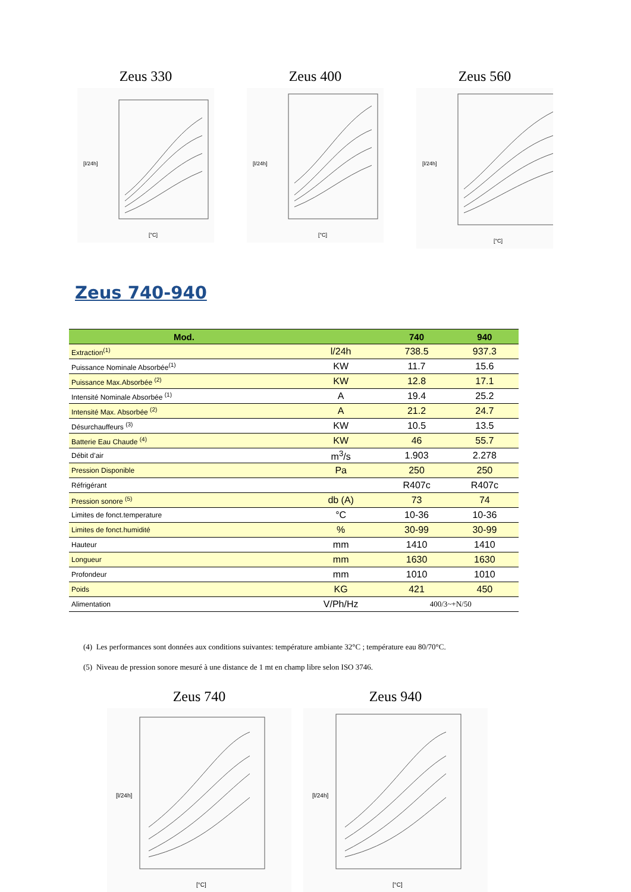Zeus 330
[l/24h]
[°C]
Zeus 400
[l/24h]
[°C]
Zeus 560
[l/24h]
[°C]
Zeus 740-940
| Mod. | | 740 | 940 |
| --- | --- | --- | --- |
| Extraction<sup>(1)</sup> | l/24h | 738.5 | 937.3 |
| Puissance Nominale Absorbée<sup>(1)</sup> | KW | 11.7 | 15.6 |
| Puissance Max.Absorbée <sup>(2)</sup> | KW | 12.8 | 17.1 |
| Intensité Nominale Absorbée <sup>(1)</sup> | A | 19.4 | 25.2 |
| Intensité Max. Absorbée <sup>(2)</sup> | A | 21.2 | 24.7 |
| Désurchauffeurs <sup>(3)</sup> | KW | 10.5 | 13.5 |
| Batterie Eau Chaude <sup>(4)</sup> | KW | 46 | 55.7 |
| Débit d’air | m<sup>3</sup>/s | 1.903 | 2.278 |
| Pression Disponible | Pa | 250 | 250 |
| Réfrigérant | | R407c | R407c |
| Pression sonore <sup>(5)</sup> | db (A) | 73 | 74 |
| Limites de fonct.temperature | °C | 10-36 | 10-36 |
| Limites de fonct.humidité | % | 30-99 | 30-99 |
| Hauteur | mm | 1410 | 1410 |
| Longueur | mm | 1630 | 1630 |
| Profondeur | mm | 1010 | 1010 |
| Poids | KG | 421 | 450 |
| Alimentation | V/Ph/Hz | 400/3~+N/50 | |
(4) Les performances sont données aux conditions suivantes: température ambiante 32°C ; température eau 80/70°C.
(5) Niveau de pression sonore mesuré à une distance de 1 mt en champ libre selon ISO 3746.
Zeus 740
[l/24h]
[°C]
Zeus 940
[l/24h]
[°C]